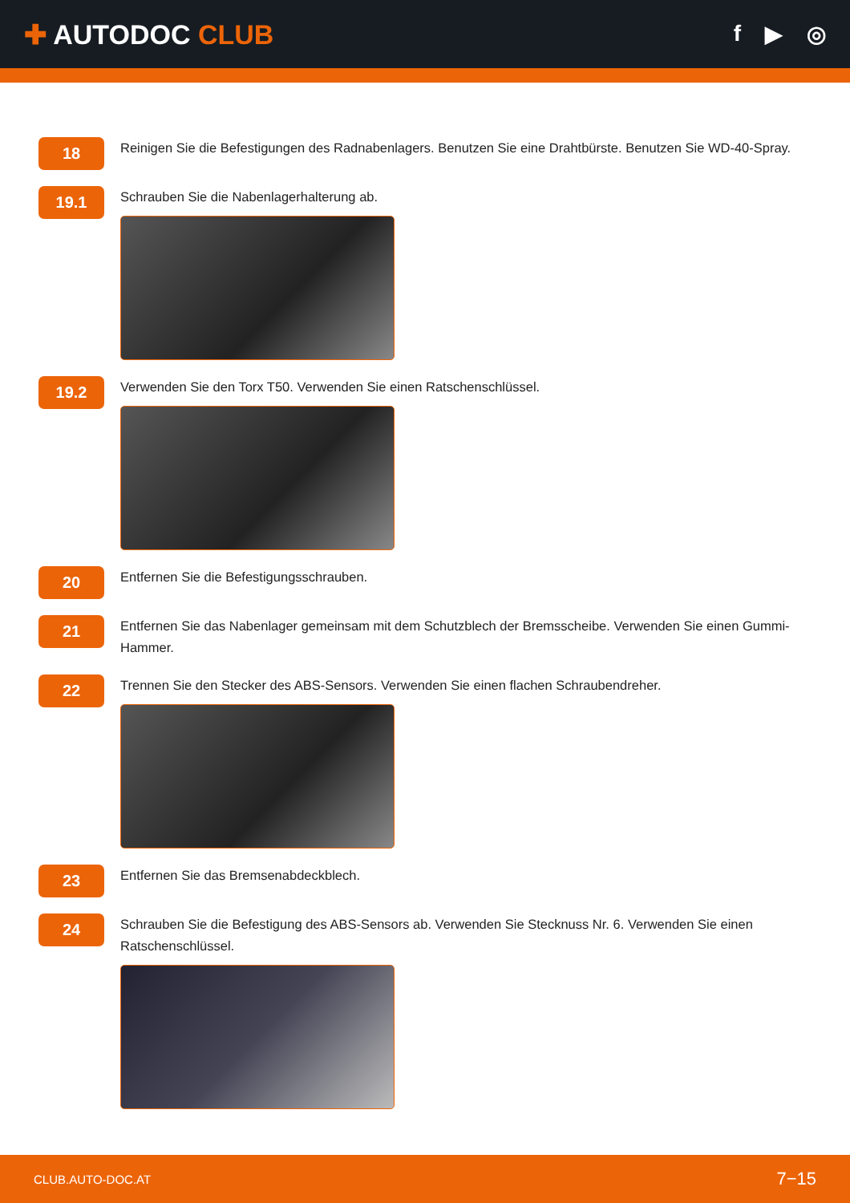✚ AUTODOC CLUB
f ▶ ◎
18
Reinigen Sie die Befestigungen des Radnabenlagers. Benutzen Sie eine Drahtbürste. Benutzen Sie WD-40-Spray.
19.1
Schrauben Sie die Nabenlagerhalterung ab.
19.2
Verwenden Sie den Torx T50. Verwenden Sie einen Ratschenschlüssel.
20
Entfernen Sie die Befestigungsschrauben.
21
Entfernen Sie das Nabenlager gemeinsam mit dem Schutzblech der Bremsscheibe. Verwenden Sie einen Gummi-Hammer.
22
Trennen Sie den Stecker des ABS-Sensors. Verwenden Sie einen flachen Schraubendreher.
23
Entfernen Sie das Bremsenabdeckblech.
24
Schrauben Sie die Befestigung des ABS-Sensors ab. Verwenden Sie Stecknuss Nr. 6. Verwenden Sie einen Ratschenschlüssel.
CLUB.AUTO-DOC.AT 7−15